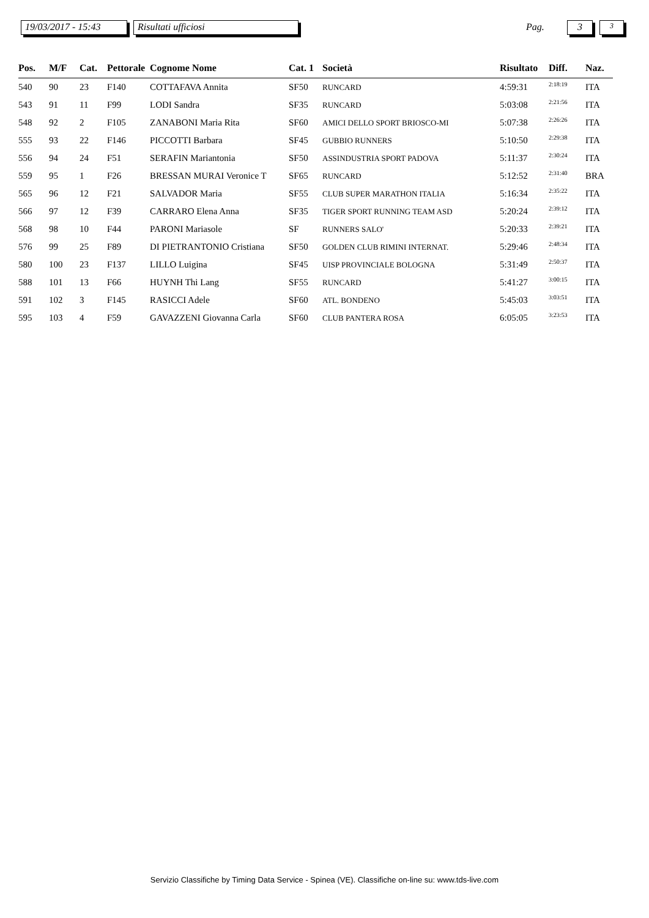19/03/2017 - 15:43
Risultati ufficiosi
Pag.
3 3
| Pos. | M/F | Cat. | Pettorale | Cognome Nome | Cat. 1 | Società | Risultato | Diff. | Naz. |
| --- | --- | --- | --- | --- | --- | --- | --- | --- | --- |
| 540 | 90 | 23 | F140 | COTTAFAVA Annita | SF50 | RUNCARD | 4:59:31 | 2:18:19 | ITA |
| 543 | 91 | 11 | F99 | LODI Sandra | SF35 | RUNCARD | 5:03:08 | 2:21:56 | ITA |
| 548 | 92 | 2 | F105 | ZANABONI Maria Rita | SF60 | AMICI DELLO SPORT BRIOSCO-MI | 5:07:38 | 2:26:26 | ITA |
| 555 | 93 | 22 | F146 | PICCOTTI Barbara | SF45 | GUBBIO RUNNERS | 5:10:50 | 2:29:38 | ITA |
| 556 | 94 | 24 | F51 | SERAFIN Mariantonia | SF50 | ASSINDUSTRIA SPORT PADOVA | 5:11:37 | 2:30:24 | ITA |
| 559 | 95 | 1 | F26 | BRESSAN MURAI Veronice T | SF65 | RUNCARD | 5:12:52 | 2:31:40 | BRA |
| 565 | 96 | 12 | F21 | SALVADOR Maria | SF55 | CLUB SUPER MARATHON ITALIA | 5:16:34 | 2:35:22 | ITA |
| 566 | 97 | 12 | F39 | CARRARO Elena Anna | SF35 | TIGER SPORT RUNNING TEAM ASD | 5:20:24 | 2:39:12 | ITA |
| 568 | 98 | 10 | F44 | PARONI Mariasole | SF | RUNNERS SALO' | 5:20:33 | 2:39:21 | ITA |
| 576 | 99 | 25 | F89 | DI PIETRANTONIO Cristiana | SF50 | GOLDEN CLUB RIMINI INTERNAT. | 5:29:46 | 2:48:34 | ITA |
| 580 | 100 | 23 | F137 | LILLO Luigina | SF45 | UISP PROVINCIALE BOLOGNA | 5:31:49 | 2:50:37 | ITA |
| 588 | 101 | 13 | F66 | HUYNH Thi Lang | SF55 | RUNCARD | 5:41:27 | 3:00:15 | ITA |
| 591 | 102 | 3 | F145 | RASICCI Adele | SF60 | ATL. BONDENO | 5:45:03 | 3:03:51 | ITA |
| 595 | 103 | 4 | F59 | GAVAZZENI Giovanna Carla | SF60 | CLUB PANTERA ROSA | 6:05:05 | 3:23:53 | ITA |
Servizio Classifiche by Timing Data Service - Spinea (VE). Classifiche on-line su: www.tds-live.com